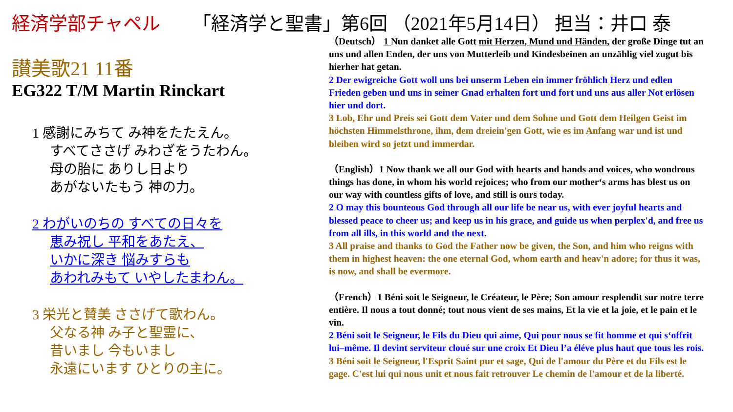経済学部チャペル 「経済学と聖書」第6回 （2021年5月14日） 担当：井口 泰
讃美歌21 11番
EG322 T/M Martin Rinckart
1 感謝にみちて み神をたたえん。
すべてささげ みわざをうたわん。
母の胎に ありし日より
あがないたもう 神の力。
2 わがいのちの すべての日々を
恵み祝し 平和をあたえ、
いかに深き 悩みすらも
あわれみもて いやしたまわん。
3 栄光と賛美 ささげて歌わん。
父なる神 み子と聖霊に、
昔いまし 今もいまし
永遠にいます ひとりの主に。
（Deutsch） 1 Nun danket alle Gott mit Herzen, Mund und Händen, der große Dinge tut an uns und allen Enden, der uns von Mutterleib und Kindesbeinen an unzählig viel zugut bis hierher hat getan.
2 Der ewigreiche Gott woll uns bei unserm Leben ein immer fröhlich Herz und edlen Frieden geben und uns in seiner Gnad erhalten fort und fort und uns aus aller Not erlösen hier und dort.
3 Lob, Ehr und Preis sei Gott dem Vater und dem Sohne und Gott dem Heilgen Geist im höchsten Himmelsthrone, ihm, dem dreiein'gen Gott, wie es im Anfang war und ist und bleiben wird so jetzt und immerdar.
（English）1 Now thank we all our God with hearts and hands and voices, who wondrous things has done, in whom his world rejoices; who from our mother‘s arms has blest us on our way with countless gifts of love, and still is ours today.
2 O may this bounteous God through all our life be near us, with ever joyful hearts and blessed peace to cheer us; and keep us in his grace, and guide us when perplex'd, and free us from all ills, in this world and the next.
3 All praise and thanks to God the Father now be given, the Son, and him who reigns with them in highest heaven: the one eternal God, whom earth and heav'n adore; for thus it was, is now, and shall be evermore.
（French）1 Béni soit le Seigneur, le Créateur, le Père; Son amour resplendit sur notre terre entière. Il nous a tout donné; tout nous vient de ses mains, Et la vie et la joie, et le pain et le vin.
2 Béni soit le Seigneur, le Fils du Dieu qui aime, Qui pour nous se fit homme et qui s‘offrit lui–même. Il devint serviteur cloué sur une croix Et Dieu l’a éléve plus haut que tous les rois.
3 Béni soit le Seigneur, l'Esprit Saint pur et sage, Qui de l'amour du Père et du Fils est le gage. C'est lui qui nous unit et nous fait retrouver Le chemin de l'amour et de la liberté.